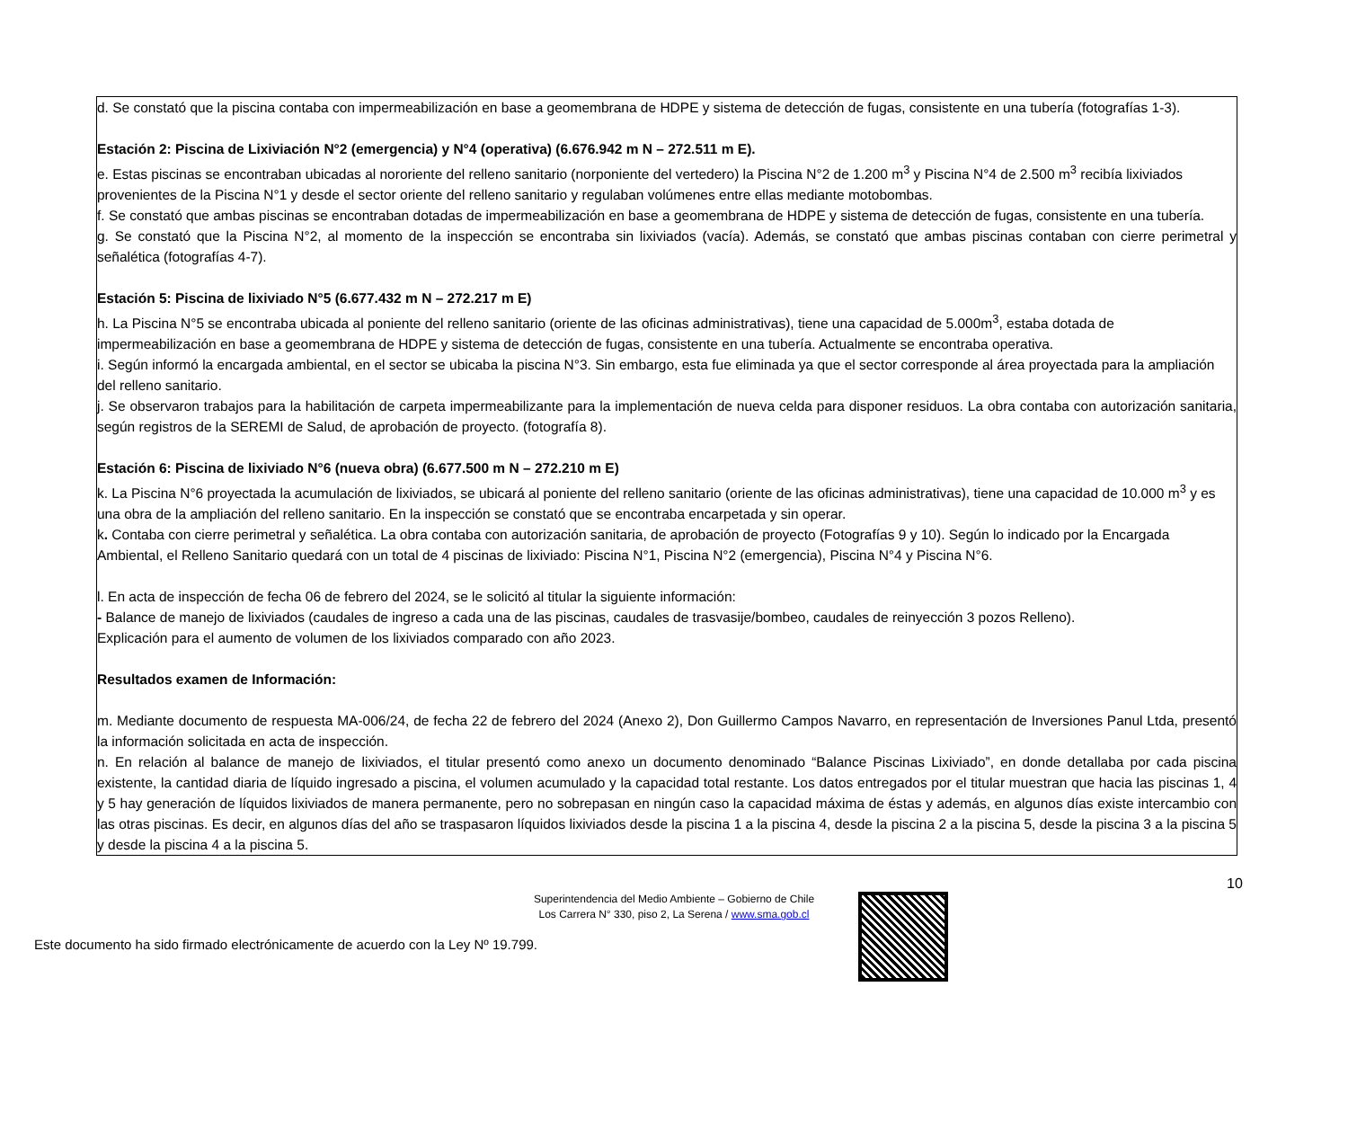| d. Se constató que la piscina contaba con impermeabilización en base a geomembrana de HDPE y sistema de detección de fugas, consistente en una tubería (fotografías 1-3). Estación 2: Piscina de Lixiviación N°2 (emergencia) y N°4 (operativa) (6.676.942 m N – 272.511 m E). e. Estas piscinas se encontraban ubicadas al nororiente del relleno sanitario (norponiente del vertedero) la Piscina N°2 de 1.200 m<sup>3</sup> y Piscina N°4 de 2.500 m<sup>3</sup> recibía lixiviados provenientes de la Piscina N°1 y desde el sector oriente del relleno sanitario y regulaban volúmenes entre ellas mediante motobombas. f. Se constató que ambas piscinas se encontraban dotadas de impermeabilización en base a geomembrana de HDPE y sistema de detección de fugas, consistente en una tubería. g. Se constató que la Piscina N°2, al momento de la inspección se encontraba sin lixiviados (vacía). Además, se constató que ambas piscinas contaban con cierre perimetral y señalética (fotografías 4-7). Estación 5: Piscina de lixiviado N°5 (6.677.432 m N – 272.217 m E) h. La Piscina N°5 se encontraba ubicada al poniente del relleno sanitario (oriente de las oficinas administrativas), tiene una capacidad de 5.000m<sup>3</sup>, estaba dotada de impermeabilización en base a geomembrana de HDPE y sistema de detección de fugas, consistente en una tubería. Actualmente se encontraba operativa. i. Según informó la encargada ambiental, en el sector se ubicaba la piscina N°3. Sin embargo, esta fue eliminada ya que el sector corresponde al área proyectada para la ampliación del relleno sanitario. j. Se observaron trabajos para la habilitación de carpeta impermeabilizante para la implementación de nueva celda para disponer residuos. La obra contaba con autorización sanitaria, según registros de la SEREMI de Salud, de aprobación de proyecto. (fotografía 8). Estación 6: Piscina de lixiviado N°6 (nueva obra) (6.677.500 m N – 272.210 m E) k. La Piscina N°6 proyectada la acumulación de lixiviados, se ubicará al poniente del relleno sanitario (oriente de las oficinas administrativas), tiene una capacidad de 10.000 m<sup>3</sup> y es una obra de la ampliación del relleno sanitario. En la inspección se constató que se encontraba encarpetada y sin operar. k . Contaba con cierre perimetral y señalética. La obra contaba con autorización sanitaria, de aprobación de proyecto (Fotografías 9 y 10). Según lo indicado por la Encargada Ambiental, el Relleno Sanitario quedará con un total de 4 piscinas de lixiviado: Piscina N°1, Piscina N°2 (emergencia), Piscina N°4 y Piscina N°6. l. En acta de inspección de fecha 06 de febrero del 2024, se le solicitó al titular la siguiente información: - Balance de manejo de lixiviados (caudales de ingreso a cada una de las piscinas, caudales de trasvasije/bombeo, caudales de reinyección 3 pozos Relleno). Explicación para el aumento de volumen de los lixiviados comparado con año 2023. Resultados examen de Información: m. Mediante documento de respuesta MA-006/24, de fecha 22 de febrero del 2024 (Anexo 2), Don Guillermo Campos Navarro, en representación de Inversiones Panul Ltda, presentó la información solicitada en acta de inspección. n. En relación al balance de manejo de lixiviados, el titular presentó como anexo un documento denominado “Balance Piscinas Lixiviado”, en donde detallaba por cada piscina existente, la cantidad diaria de líquido ingresado a piscina, el volumen acumulado y la capacidad total restante. Los datos entregados por el titular muestran que hacia las piscinas 1, 4 y 5 hay generación de líquidos lixiviados de manera permanente, pero no sobrepasan en ningún caso la capacidad máxima de éstas y además, en algunos días existe intercambio con las otras piscinas. Es decir, en algunos días del año se traspasaron líquidos lixiviados desde la piscina 1 a la piscina 4, desde la piscina 2 a la piscina 5, desde la piscina 3 a la piscina 5 y desde la piscina 4 a la piscina 5. |
10
Superintendencia del Medio Ambiente – Gobierno de Chile
Los Carrera N° 330, piso 2, La Serena / www.sma.gob.cl
Este documento ha sido firmado electrónicamente de acuerdo con la Ley Nº 19.799.